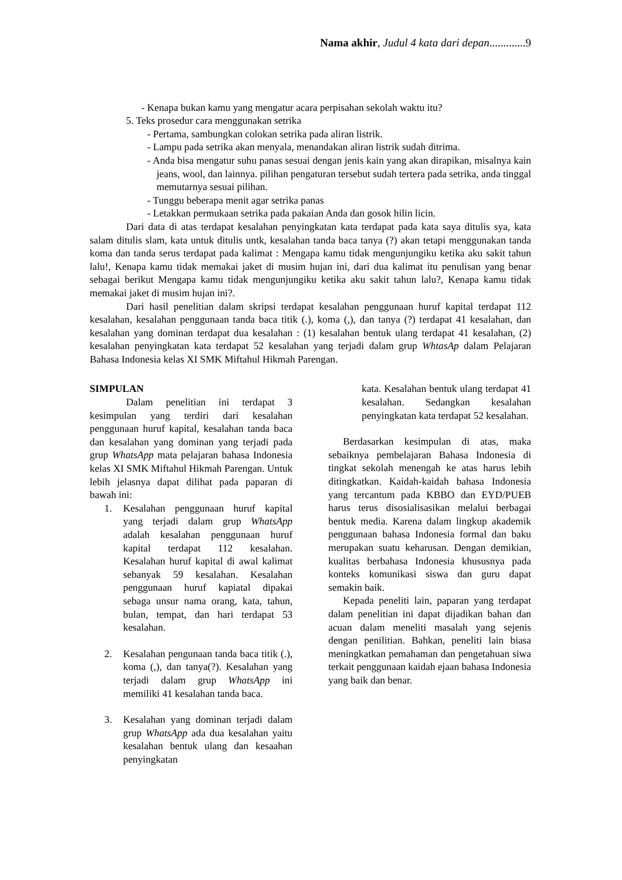Nama akhir, Judul 4 kata dari depan.............9
- Kenapa bukan kamu yang mengatur acara perpisahan sekolah waktu itu?
5. Teks prosedur cara menggunakan setrika
- Pertama, sambungkan colokan setrika pada aliran listrik.
- Lampu pada setrika akan menyala, menandakan aliran listrik sudah ditrima.
- Anda bisa mengatur suhu panas sesuai dengan jenis kain yang akan dirapikan, misalnya kain jeans, wool, dan lainnya. pilihan pengaturan tersebut sudah tertera pada setrika, anda tinggal memutarnya sesuai pilihan.
- Tunggu beberapa menit agar setrika panas
- Letakkan permukaan setrika pada pakaian Anda dan gosok hilin licin.
Dari data di atas terdapat kesalahan penyingkatan kata terdapat pada kata saya ditulis sya, kata salam ditulis slam, kata untuk ditulis untk, kesalahan tanda baca tanya (?) akan tetapi menggunakan tanda koma dan tanda serus terdapat pada kalimat : Mengapa kamu tidak mengunjungiku ketika aku sakit tahun lalu!, Kenapa kamu tidak memakai jaket di musim hujan ini, dari dua kalimat itu penulisan yang benar sebagai berikut Mengapa kamu tidak mengunjungiku ketika aku sakit tahun lalu?, Kenapa kamu tidak memakai jaket di musim hujan ini?.
Dari hasil penelitian dalam skripsi terdapat kesalahan penggunaan huruf kapital terdapat 112 kesalahan, kesalahan penggunaan tanda baca titik (.), koma (,), dan tanya (?) terdapat 41 kesalahan, dan kesalahan yang dominan terdapat dua kesalahan : (1) kesalahan bentuk ulang terdapat 41 kesalahan, (2) kesalahan penyingkatan kata terdapat 52 kesalahan yang terjadi dalam grup WhtasAp dalam Pelajaran Bahasa Indonesia kelas XI SMK Miftahul Hikmah Parengan.
SIMPULAN
Dalam penelitian ini terdapat 3 kesimpulan yang terdiri dari kesalahan penggunaan huruf kapital, kesalahan tanda baca dan kesalahan yang dominan yang terjadi pada grup WhatsApp mata pelajaran bahasa Indonesia kelas XI SMK Miftahul Hikmah Parengan. Untuk lebih jelasnya dapat dilihat pada paparan di bawah ini:
1. Kesalahan penggunaan huruf kapital yang terjadi dalam grup WhatsApp adalah kesalahan penggunaan huruf kapital terdapat 112 kesalahan. Kesalahan huruf kapital di awal kalimat sebanyak 59 kesalahan. Kesalahan penggunaan huruf kapiatal dipakai sebaga unsur nama orang, kata, tahun, bulan, tempat, dan hari terdapat 53 kesalahan.
2. Kesalahan pengunaan tanda baca titik (.), koma (,), dan tanya(?). Kesalahan yang terjadi dalam grup WhatsApp ini memiliki 41 kesalahan tanda baca.
3. Kesalahan yang dominan terjadi dalam grup WhatsApp ada dua kesalahan yaitu kesalahan bentuk ulang dan kesaahan penyingkatan
kata. Kesalahan bentuk ulang terdapat 41 kesalahan. Sedangkan kesalahan penyingkatan kata terdapat 52 kesalahan.
Berdasarkan kesimpulan di atas, maka sebaiknya pembelajaran Bahasa Indonesia di tingkat sekolah menengah ke atas harus lebih ditingkatkan. Kaidah-kaidah bahasa Indonesia yang tercantum pada KBBO dan EYD/PUEB harus terus disosialisasikan melalui berbagai bentuk media. Karena dalam lingkup akademik penggunaan bahasa Indonesia formal dan baku merupakan suatu keharusan. Dengan demikian, kualitas berbahasa Indonesia khususnya pada konteks komunikasi siswa dan guru dapat semakin baik.
Kepada peneliti lain, paparan yang terdapat dalam penelitian ini dapat dijadikan bahan dan acuan dalam meneliti masalah yang sejenis dengan penilitian. Bahkan, peneliti lain biasa meningkatkan pemahaman dan pengetahuan siwa terkait penggunaan kaidah ejaan bahasa Indonesia yang baik dan benar.